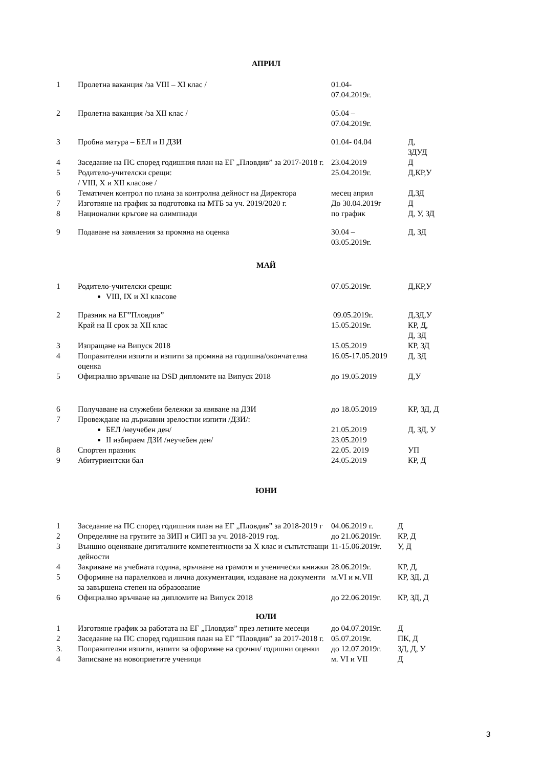АПРИЛ
| 1 | Пролетна ваканция /за VIII – XI клас / | 01.04- 07.04.2019г. | |
| 2 | Пролетна ваканция /за XII клас / | 05.04 – 07.04.2019г. | |
| 3 | Пробна матура – БЕЛ и II ДЗИ | 01.04- 04.04 | Д, ЗДУД |
| 4 | Заседание на ПС според годишния план на ЕГ „Пловдив” за 2017-2018 г. | 23.04.2019 | Д |
| 5 | Родитело-учителски срещи: / VIII, X и XII класове / | 25.04.2019г. | Д,КР,У |
| 6 | Тематичен контрол по плана за контролна дейност на Директора | месец април | Д,ЗД |
| 7 | Изготвяне на график за подготовка на МТБ за уч. 2019/2020 г. | До 30.04.2019г | Д |
| 8 | Национални кръгове на олимпиади | по график | Д, У, ЗД |
| 9 | Подаване на заявления за промяна на оценка | 30.04 – 03.05.2019г. | Д, ЗД |
МАЙ
| 1 | Родитело-учителски срещи: VIII, IX и XI класове | 07.05.2019г. | Д,КР,У |
| 2 | Празник на ЕГ”Пловдив” Край на II срок за XII клас | 09.05.2019г. 15.05.2019г. | Д,ЗД,У КР, Д, Д, ЗД |
| 3 | Изпращане на Випуск 2018 | 15.05.2019 | КР, ЗД |
| 4 | Поправителни изпити и изпити за промяна на годишна/окончателна оценка | 16.05-17.05.2019 | Д, ЗД |
| 5 | Официално връчване на DSD дипломите на Випуск 2018 | до 19.05.2019 | Д,У |
| 6 | Получаване на служебни бележки за явяване на ДЗИ | до 18.05.2019 | КР, ЗД, Д |
| 7 | Провеждане на държавни зрелостни изпити /ДЗИ/: БЕЛ /неучебен ден/ II избираем ДЗИ /неучебен ден/ | 21.05.2019 23.05.2019 | Д, ЗД, У |
| 8 | Спортен празник | 22.05. 2019 | УП |
| 9 | Абитуриентски бал | 24.05.2019 | КР, Д |
ЮНИ
| 1 | Заседание на ПС според годишния план на ЕГ „Пловдив” за 2018-2019 г | 04.06.2019 г. | Д |
| 2 | Определяне на групите за ЗИП и СИП за уч. 2018-2019 год. | до 21.06.2019г. | КР, Д |
| 3 | Външно оценяване дигиталните компетентности за X клас и съпътстващи дейности | 11-15.06.2019г. | У, Д |
| 4 | Закриване на учебната година, връчване на грамоти и ученически книжки | 28.06.2019г. | КР, Д, |
| 5 | Оформяне на паралелкова и лична документация, издаване на документи за завършена степен на образование | м.VI и м.VII | КР, ЗД, Д |
| 6 | Официално връчване на дипломите на Випуск 2018 | до 22.06.2019г. | КР, ЗД, Д |
ЮЛИ
| 1 | Изготвяне график за работата на ЕГ „Пловдив” през летните месеци | до 04.07.2019г. | Д |
| 2 | Заседание на ПС според годишния план на ЕГ ”Пловдив” за 2017-2018 г. | 05.07.2019г. | ПК, Д |
| 3. | Поправителни изпити, изпити за оформяне на срочни/ годишни оценки | до 12.07.2019г. | ЗД, Д, У |
| 4 | Записване на новоприетите ученици | м. VI и VII | Д |
3